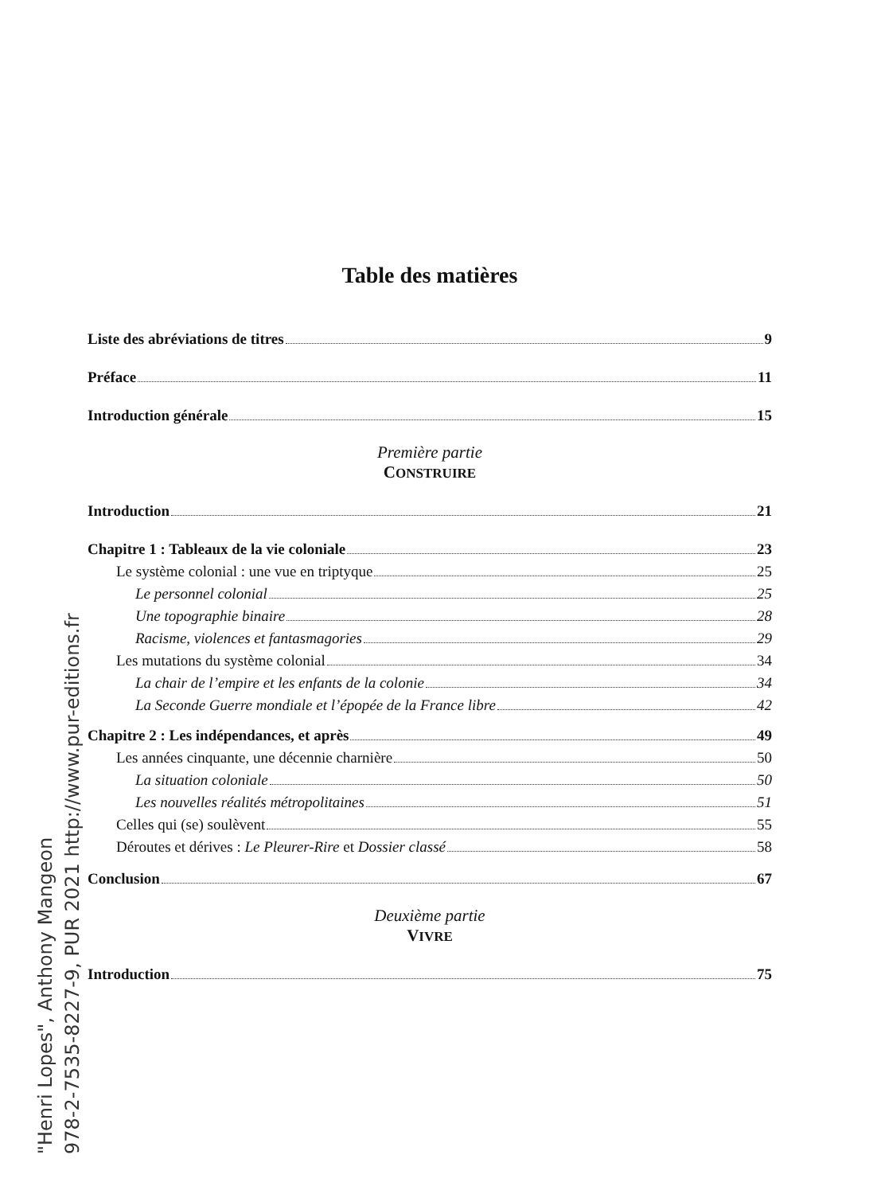"Henri Lopes", Anthony Mangeon
978-2-7535-8227-9, PUR 2021 http://www.pur-editions.fr
Table des matières
Liste des abréviations de titres 9
Préface 11
Introduction générale 15
Première partie
CONSTRUIRE
Introduction 21
Chapitre 1 : Tableaux de la vie coloniale 23
Le système colonial : une vue en triptyque 25
Le personnel colonial 25
Une topographie binaire 28
Racisme, violences et fantasmagories 29
Les mutations du système colonial 34
La chair de l’empire et les enfants de la colonie 34
La Seconde Guerre mondiale et l’épopée de la France libre 42
Chapitre 2 : Les indépendances, et après 49
Les années cinquante, une décennie charnière 50
La situation coloniale 50
Les nouvelles réalités métropolitaines 51
Celles qui (se) soulèvent 55
Déroutes et dérives : Le Pleurer-Rire et Dossier classé 58
Conclusion 67
Deuxième partie
VIVRE
Introduction 75